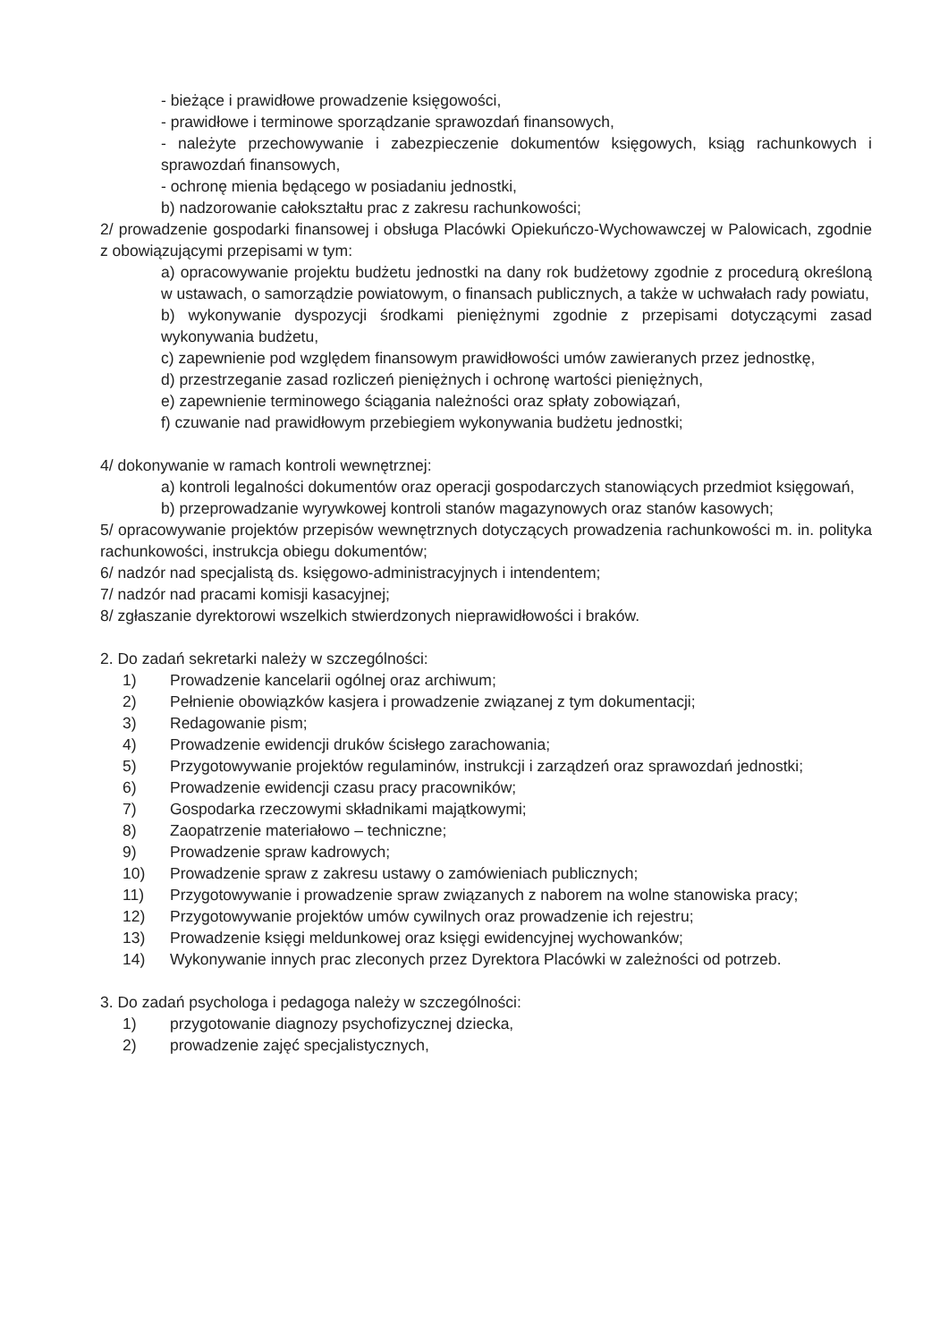- bieżące i prawidłowe prowadzenie księgowości,
- prawidłowe i terminowe sporządzanie sprawozdań finansowych,
- należyte przechowywanie i zabezpieczenie dokumentów księgowych, ksiąg rachunkowych i sprawozdań finansowych,
- ochronę mienia będącego w posiadaniu jednostki,
b) nadzorowanie całokształtu prac z zakresu rachunkowości;
2/ prowadzenie gospodarki finansowej i obsługa Placówki Opiekuńczo-Wychowawczej w Palowicach, zgodnie z obowiązującymi przepisami w tym:
a) opracowywanie projektu budżetu jednostki na dany rok budżetowy zgodnie z procedurą określoną w ustawach, o samorządzie powiatowym, o finansach publicznych, a także w uchwałach rady powiatu,
b) wykonywanie dyspozycji środkami pieniężnymi zgodnie z przepisami dotyczącymi zasad wykonywania budżetu,
c) zapewnienie pod względem finansowym prawidłowości umów zawieranych przez jednostkę,
d) przestrzeganie zasad rozliczeń pieniężnych i ochronę wartości pieniężnych,
e) zapewnienie terminowego ściągania należności oraz spłaty zobowiązań,
f) czuwanie nad prawidłowym przebiegiem wykonywania budżetu jednostki;
4/ dokonywanie w ramach kontroli wewnętrznej:
a) kontroli legalności dokumentów oraz operacji gospodarczych stanowiących przedmiot księgowań,
b) przeprowadzanie wyrywkowej kontroli stanów magazynowych oraz stanów kasowych;
5/ opracowywanie projektów przepisów wewnętrznych dotyczących prowadzenia rachunkowości m. in. polityka rachunkowości, instrukcja obiegu dokumentów;
6/ nadzór nad specjalistą ds. księgowo-administracyjnych i intendentem;
7/ nadzór nad pracami komisji kasacyjnej;
8/ zgłaszanie dyrektorowi wszelkich stwierdzonych nieprawidłowości i braków.
2. Do zadań sekretarki należy w szczególności:
1) Prowadzenie kancelarii ogólnej oraz archiwum;
2) Pełnienie obowiązków kasjera i prowadzenie związanej z tym dokumentacji;
3) Redagowanie pism;
4) Prowadzenie ewidencji druków ścisłego zarachowania;
5) Przygotowywanie projektów regulaminów, instrukcji i zarządzeń oraz sprawozdań jednostki;
6) Prowadzenie ewidencji czasu pracy pracowników;
7) Gospodarka rzeczowymi składnikami majątkowymi;
8) Zaopatrzenie materiałowo – techniczne;
9) Prowadzenie spraw kadrowych;
10) Prowadzenie spraw z zakresu ustawy o zamówieniach publicznych;
11) Przygotowywanie i prowadzenie spraw związanych z naborem na wolne stanowiska pracy;
12) Przygotowywanie projektów umów cywilnych oraz prowadzenie ich rejestru;
13) Prowadzenie księgi meldunkowej oraz księgi ewidencyjnej wychowanków;
14) Wykonywanie innych prac zleconych przez Dyrektora Placówki w zależności od potrzeb.
3. Do zadań psychologa i pedagoga należy w szczególności:
1) przygotowanie diagnozy psychofizycznej dziecka,
2) prowadzenie zajęć specjalistycznych,